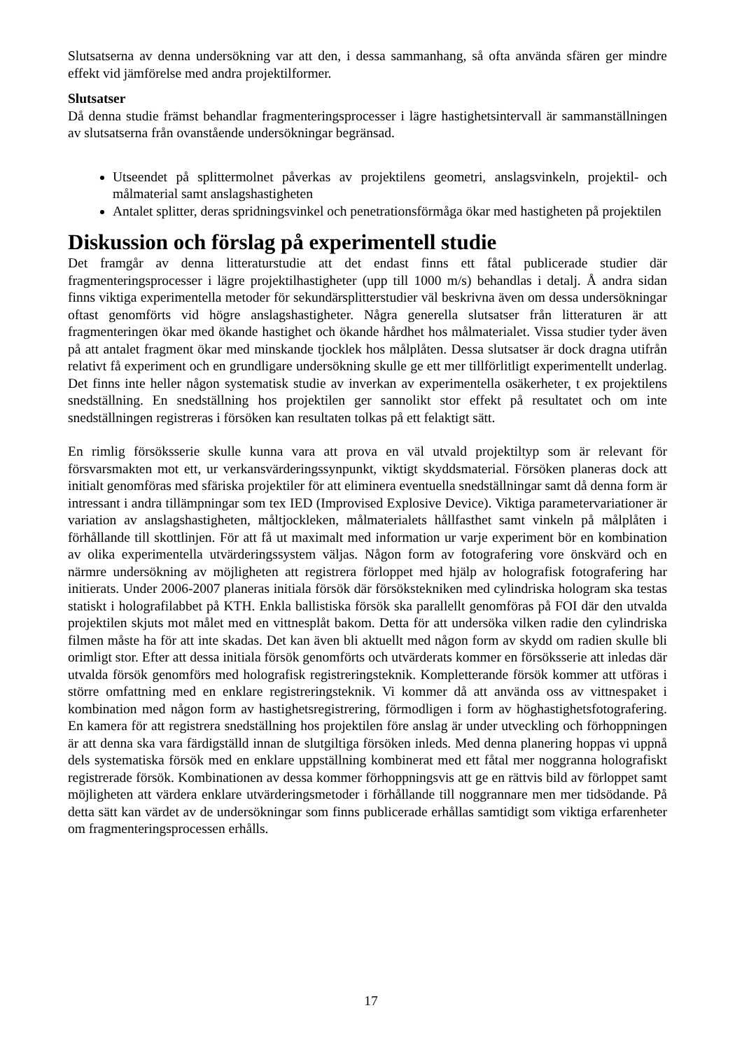Slutsatserna av denna undersökning var att den, i dessa sammanhang, så ofta använda sfären ger mindre effekt vid jämförelse med andra projektilformer.
Slutsatser
Då denna studie främst behandlar fragmenteringsprocesser i lägre hastighetsintervall är sammanställningen av slutsatserna från ovanstående undersökningar begränsad.
Utseendet på splittermolnet påverkas av projektilens geometri, anslagsvinkeln, projektil- och målmaterial samt anslagshastigheten
Antalet splitter, deras spridningsvinkel och penetrationsförmåga ökar med hastigheten på projektilen
Diskussion och förslag på experimentell studie
Det framgår av denna litteraturstudie att det endast finns ett fåtal publicerade studier där fragmenteringsprocesser i lägre projektilhastigheter (upp till 1000 m/s) behandlas i detalj. Å andra sidan finns viktiga experimentella metoder för sekundärsplitterstudier väl beskrivna även om dessa undersökningar oftast genomförts vid högre anslagshastigheter. Några generella slutsatser från litteraturen är att fragmenteringen ökar med ökande hastighet och ökande hårdhet hos målmaterialet. Vissa studier tyder även på att antalet fragment ökar med minskande tjocklek hos målplåten. Dessa slutsatser är dock dragna utifrån relativt få experiment och en grundligare undersökning skulle ge ett mer tillförlitligt experimentellt underlag. Det finns inte heller någon systematisk studie av inverkan av experimentella osäkerheter, t ex projektilens snedställning. En snedställning hos projektilen ger sannolikt stor effekt på resultatet och om inte snedställningen registreras i försöken kan resultaten tolkas på ett felaktigt sätt.
En rimlig försöksserie skulle kunna vara att prova en väl utvald projektiltyp som är relevant för försvarsmakten mot ett, ur verkansvärderingssynpunkt, viktigt skyddsmaterial. Försöken planeras dock att initialt genomföras med sfäriska projektiler för att eliminera eventuella snedställningar samt då denna form är intressant i andra tillämpningar som tex IED (Improvised Explosive Device). Viktiga parametervariationer är variation av anslagshastigheten, måltjockleken, målmaterialets hållfasthet samt vinkeln på målplåten i förhållande till skottlinjen. För att få ut maximalt med information ur varje experiment bör en kombination av olika experimentella utvärderingssystem väljas. Någon form av fotografering vore önskvärd och en närmre undersökning av möjligheten att registrera förloppet med hjälp av holografisk fotografering har initierats. Under 2006-2007 planeras initiala försök där försökstekniken med cylindriska hologram ska testas statiskt i holografilabbet på KTH. Enkla ballistiska försök ska parallellt genomföras på FOI där den utvalda projektilen skjuts mot målet med en vittnesplåt bakom. Detta för att undersöka vilken radie den cylindriska filmen måste ha för att inte skadas. Det kan även bli aktuellt med någon form av skydd om radien skulle bli orimligt stor. Efter att dessa initiala försök genomförts och utvärderats kommer en försöksserie att inledas där utvalda försök genomförs med holografisk registreringsteknik. Kompletterande försök kommer att utföras i större omfattning med en enklare registreringsteknik. Vi kommer då att använda oss av vittnespaket i kombination med någon form av hastighetsregistrering, förmodligen i form av höghastighetsfotografering. En kamera för att registrera snedställning hos projektilen före anslag är under utveckling och förhoppningen är att denna ska vara färdigställd innan de slutgiltiga försöken inleds. Med denna planering hoppas vi uppnå dels systematiska försök med en enklare uppställning kombinerat med ett fåtal mer noggranna holografiskt registrerade försök. Kombinationen av dessa kommer förhoppningsvis att ge en rättvis bild av förloppet samt möjligheten att värdera enklare utvärderingsmetoder i förhållande till noggrannare men mer tidsödande. På detta sätt kan värdet av de undersökningar som finns publicerade erhållas samtidigt som viktiga erfarenheter om fragmenteringsprocessen erhålls.
17